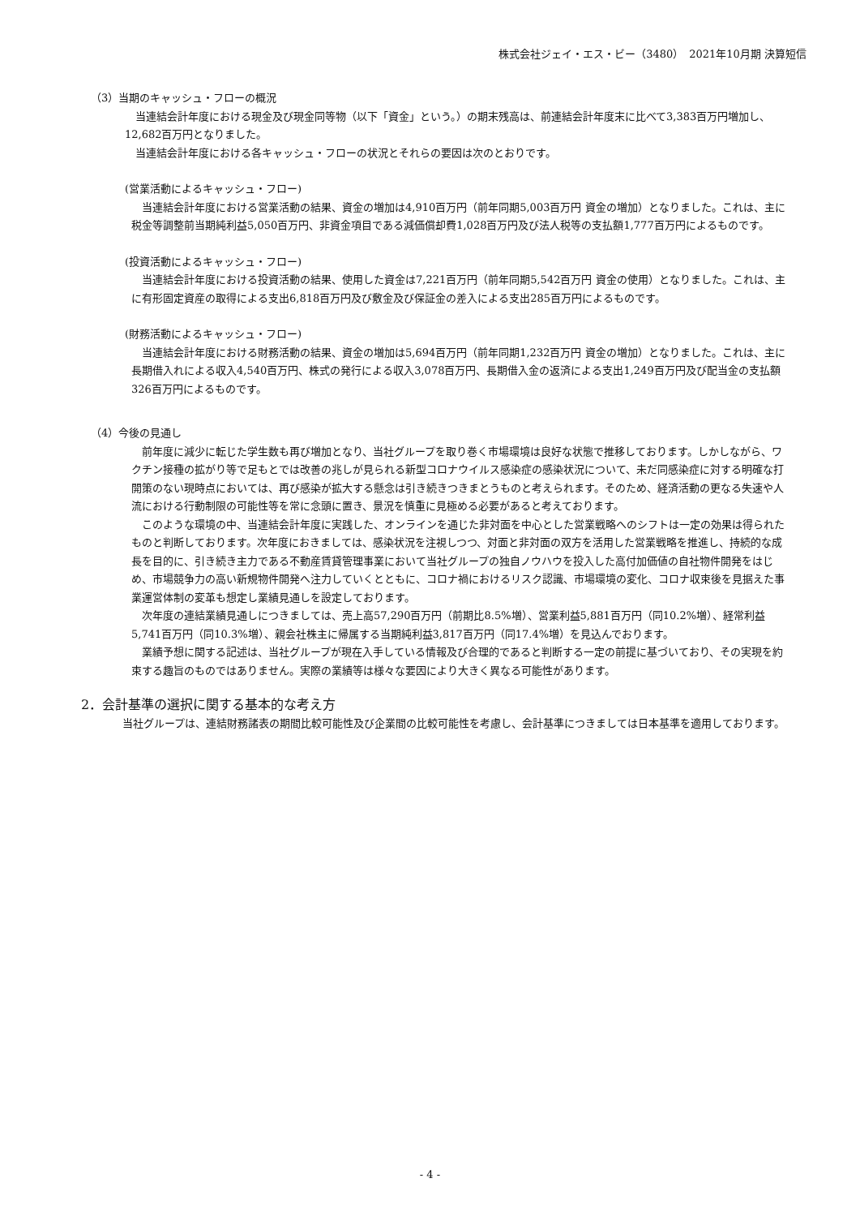株式会社ジェイ・エス・ビー（3480）　2021年10月期 決算短信
（3）当期のキャッシュ・フローの概況
　当連結会計年度における現金及び現金同等物（以下「資金」という。）の期末残高は、前連結会計年度末に比べて3,383百万円増加し、12,682百万円となりました。
　当連結会計年度における各キャッシュ・フローの状況とそれらの要因は次のとおりです。
(営業活動によるキャッシュ・フロー)
　当連結会計年度における営業活動の結果、資金の増加は4,910百万円（前年同期5,003百万円 資金の増加）となりました。これは、主に税金等調整前当期純利益5,050百万円、非資金項目である減価償却費1,028百万円及び法人税等の支払額1,777百万円によるものです。
(投資活動によるキャッシュ・フロー)
　当連結会計年度における投資活動の結果、使用した資金は7,221百万円（前年同期5,542百万円 資金の使用）となりました。これは、主に有形固定資産の取得による支出6,818百万円及び敷金及び保証金の差入による支出285百万円によるものです。
(財務活動によるキャッシュ・フロー)
　当連結会計年度における財務活動の結果、資金の増加は5,694百万円（前年同期1,232百万円 資金の増加）となりました。これは、主に長期借入れによる収入4,540百万円、株式の発行による収入3,078百万円、長期借入金の返済による支出1,249百万円及び配当金の支払額326百万円によるものです。
（4）今後の見通し
　前年度に減少に転じた学生数も再び増加となり、当社グループを取り巻く市場環境は良好な状態で推移しております。しかしながら、ワクチン接種の拡がり等で足もとでは改善の兆しが見られる新型コロナウイルス感染症の感染状況について、未だ同感染症に対する明確な打開策のない現時点においては、再び感染が拡大する懸念は引き続きつきまとうものと考えられます。そのため、経済活動の更なる失速や人流における行動制限の可能性等を常に念頭に置き、景況を慎重に見極める必要があると考えております。
　このような環境の中、当連結会計年度に実践した、オンラインを通じた非対面を中心とした営業戦略へのシフトは一定の効果は得られたものと判断しております。次年度におきましては、感染状況を注視しつつ、対面と非対面の双方を活用した営業戦略を推進し、持続的な成長を目的に、引き続き主力である不動産賃貸管理事業において当社グループの独自ノウハウを投入した高付加価値の自社物件開発をはじめ、市場競争力の高い新規物件開発へ注力していくとともに、コロナ禍におけるリスク認識、市場環境の変化、コロナ収束後を見据えた事業運営体制の変革も想定し業績見通しを設定しております。
　次年度の連結業績見通しにつきましては、売上高57,290百万円（前期比8.5%増）、営業利益5,881百万円（同10.2%増）、経常利益5,741百万円（同10.3%増）、親会社株主に帰属する当期純利益3,817百万円（同17.4%増）を見込んでおります。
　業績予想に関する記述は、当社グループが現在入手している情報及び合理的であると判断する一定の前提に基づいており、その実現を約束する趣旨のものではありません。実際の業績等は様々な要因により大きく異なる可能性があります。
2．会計基準の選択に関する基本的な考え方
　当社グループは、連結財務諸表の期間比較可能性及び企業間の比較可能性を考慮し、会計基準につきましては日本基準を適用しております。
- 4 -